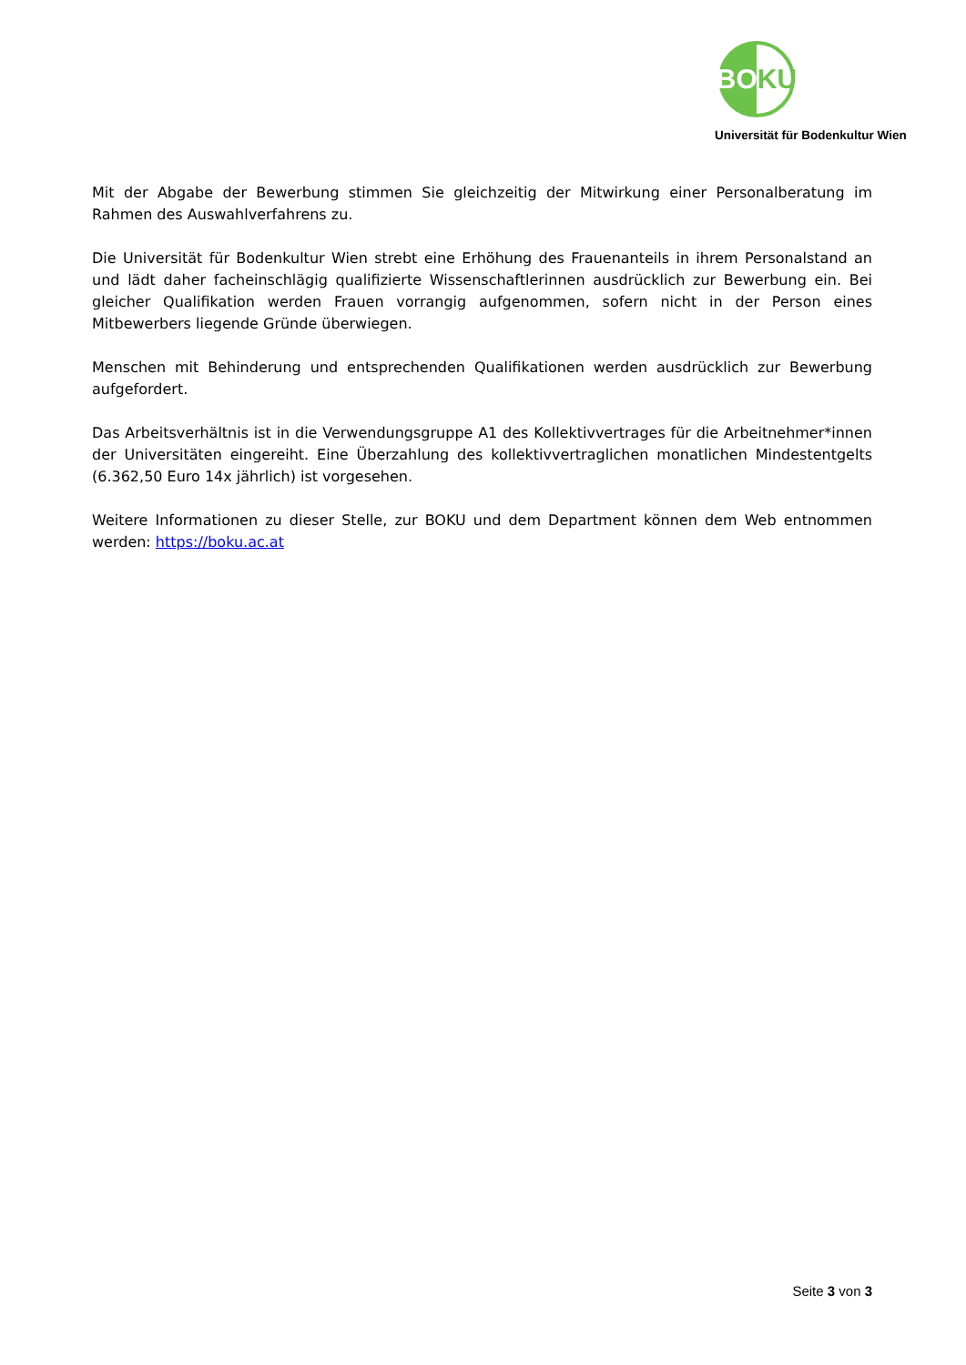BO KU
Universität für Bodenkultur Wien
Mit der Abgabe der Bewerbung stimmen Sie gleichzeitig der Mitwirkung einer Personalberatung im Rahmen des Auswahlverfahrens zu.
Die Universität für Bodenkultur Wien strebt eine Erhöhung des Frauenanteils in ihrem Personalstand an und lädt daher facheinschlägig qualifizierte Wissenschaftlerinnen ausdrücklich zur Bewerbung ein. Bei gleicher Qualifikation werden Frauen vorrangig aufgenommen, sofern nicht in der Person eines Mitbewerbers liegende Gründe überwiegen.
Menschen mit Behinderung und entsprechenden Qualifikationen werden ausdrücklich zur Bewerbung aufgefordert.
Das Arbeitsverhältnis ist in die Verwendungsgruppe A1 des Kollektivvertrages für die Arbeitnehmer*innen der Universitäten eingereiht. Eine Überzahlung des kollektivvertraglichen monatlichen Mindestentgelts (6.362,50 Euro 14x jährlich) ist vorgesehen.
Weitere Informationen zu dieser Stelle, zur BOKU und dem Department können dem Web entnommen werden: https://boku.ac.at
Seite 3 von 3